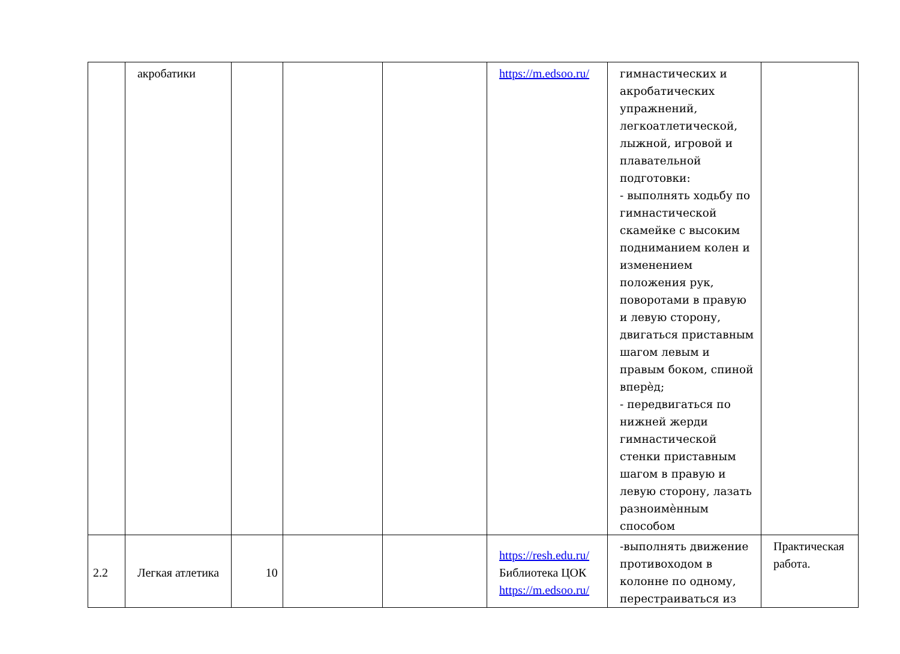| | акробатики | | | | https://m.edsoo.ru/ | гимнастических и акробатических упражнений, легкоатлетической, лыжной, игровой и плавательной подготовки: - выполнять ходьбу по гимнастической скамейке с высоким подниманием колен и изменением положения рук, поворотами в правую и левую сторону, двигаться приставным шагом левым и правым боком, спиной вперѐд; - передвигаться по нижней жерди гимнастической стенки приставным шагом в правую и левую сторону, лазать разноимѐнным способом | |
| 2.2 | Легкая атлетика | 10 | | | https://resh.edu.ru/ Библиотека ЦОК https://m.edsoo.ru/ | -выполнять движение противоходом в колонне по одному, перестраиваться из | Практическая работа. |